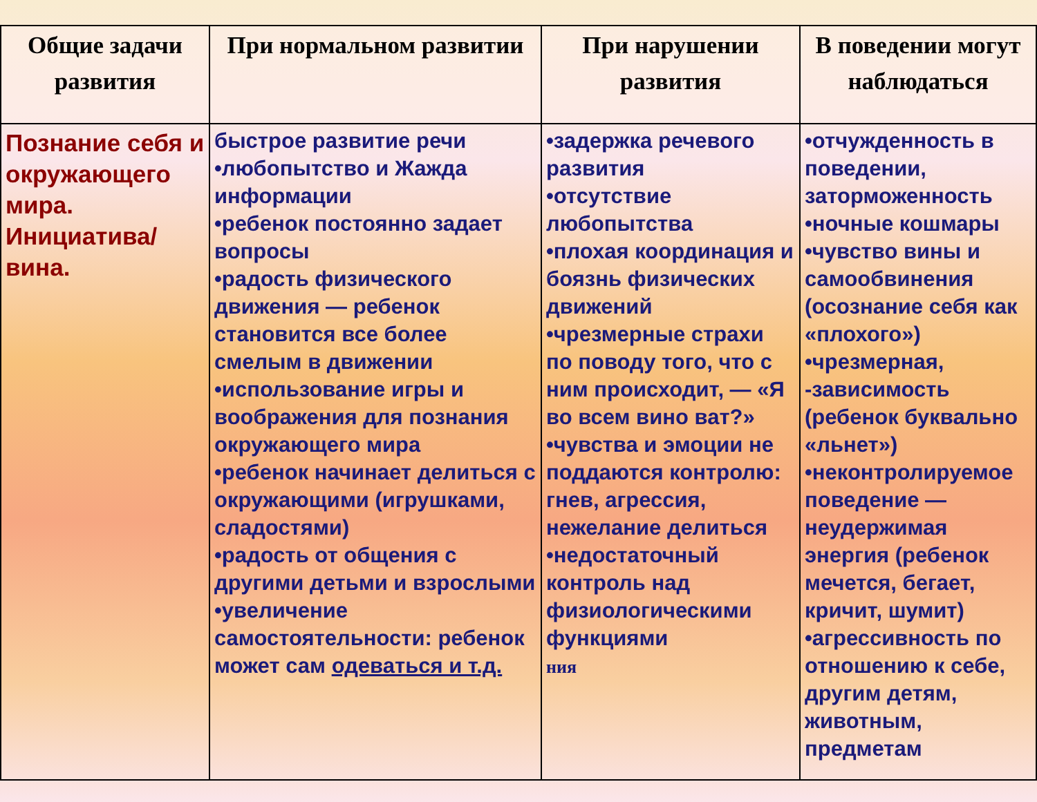| Общие задачи развития | При нормальном развитии | При нарушении развития | В поведении могут наблюдаться |
| --- | --- | --- | --- |
| Познание себя и окружающего мира. Инициатива/вина. | быстрое развитие речи •любопытство и Жажда информации •ребенок постоянно задает вопросы •радость физического движения — ребенок становится все более смелым в движении •использование игры и воображения для познания окружающего мира •ребенок начинает делиться с окружающими (игрушками, сладостями) •радость от общения с другими детьми и взрослыми •увеличение самостоятельности: ребенок может сам одеваться и т.д. | •задержка речевого развития •отсутствие любопытства •плохая координация и боязнь физических движений •чрезмерные страхи по поводу того, что с ним происходит, — «Я во всем вино ват?» •чувства и эмоции не поддаются контролю: гнев, агрессия, нежелание делиться •недостаточный контроль над физиологическими функциями ния | •отчужденность в поведении, заторможенность •ночные кошмары •чувство вины и самообвинения (осознание себя как «плохого») •чрезмерная, -зависимость (ребенок буквально «льнет») •неконтролируемое поведение — неудержимая энергия (ребенок мечется, бегает, кричит, шумит) •агрессивность по отношению к себе, другим детям, животным, предметам |